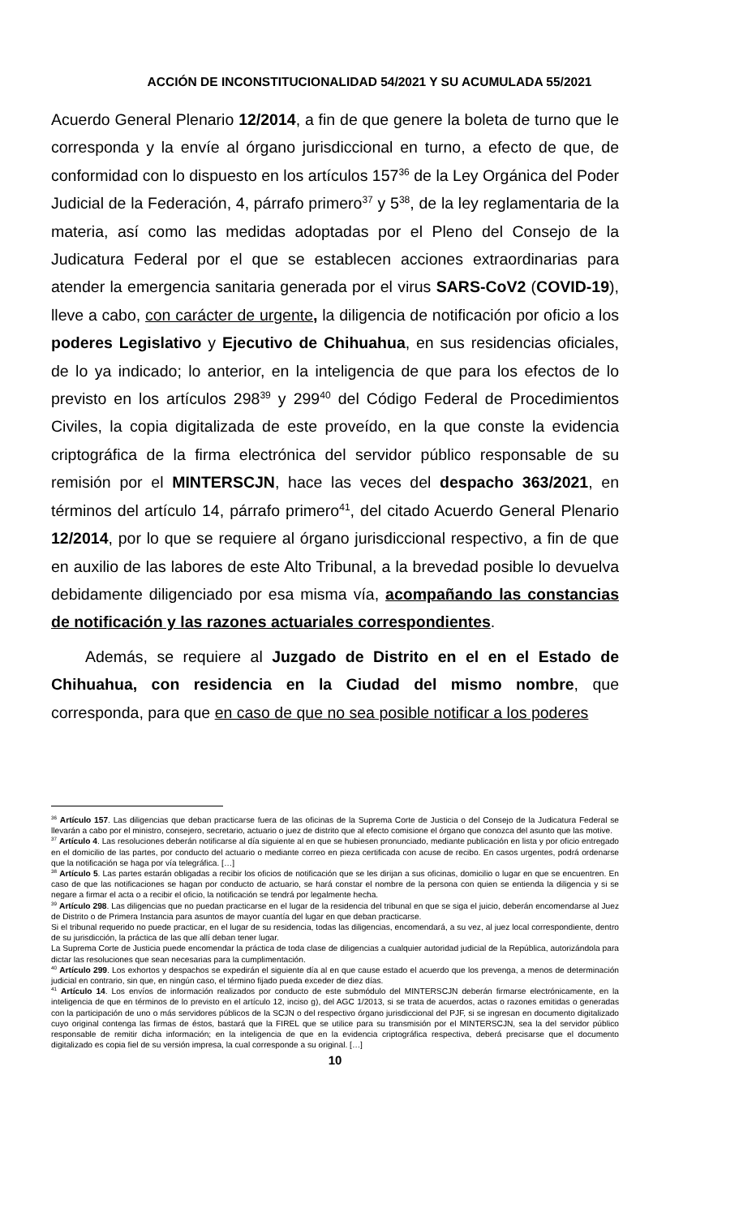ACCIÓN DE INCONSTITUCIONALIDAD 54/2021 Y SU ACUMULADA 55/2021
Acuerdo General Plenario 12/2014, a fin de que genere la boleta de turno que le corresponda y la envíe al órgano jurisdiccional en turno, a efecto de que, de conformidad con lo dispuesto en los artículos 157<sup>36</sup> de la Ley Orgánica del Poder Judicial de la Federación, 4, párrafo primero<sup>37</sup> y 5<sup>38</sup>, de la ley reglamentaria de la materia, así como las medidas adoptadas por el Pleno del Consejo de la Judicatura Federal por el que se establecen acciones extraordinarias para atender la emergencia sanitaria generada por el virus SARS-CoV2 (COVID-19), lleve a cabo, con carácter de urgente, la diligencia de notificación por oficio a los poderes Legislativo y Ejecutivo de Chihuahua, en sus residencias oficiales, de lo ya indicado; lo anterior, en la inteligencia de que para los efectos de lo previsto en los artículos 298<sup>39</sup> y 299<sup>40</sup> del Código Federal de Procedimientos Civiles, la copia digitalizada de este proveído, en la que conste la evidencia criptográfica de la firma electrónica del servidor público responsable de su remisión por el MINTERSCJN, hace las veces del despacho 363/2021, en términos del artículo 14, párrafo primero<sup>41</sup>, del citado Acuerdo General Plenario 12/2014, por lo que se requiere al órgano jurisdiccional respectivo, a fin de que en auxilio de las labores de este Alto Tribunal, a la brevedad posible lo devuelva debidamente diligenciado por esa misma vía, acompañando las constancias de notificación y las razones actuariales correspondientes.
Además, se requiere al Juzgado de Distrito en el en el Estado de Chihuahua, con residencia en la Ciudad del mismo nombre, que corresponda, para que en caso de que no sea posible notificar a los poderes
<sup>36</sup> Artículo 157. Las diligencias que deban practicarse fuera de las oficinas de la Suprema Corte de Justicia o del Consejo de la Judicatura Federal se llevarán a cabo por el ministro, consejero, secretario, actuario o juez de distrito que al efecto comisione el órgano que conozca del asunto que las motive.
<sup>37</sup> Artículo 4. Las resoluciones deberán notificarse al día siguiente al en que se hubiesen pronunciado, mediante publicación en lista y por oficio entregado en el domicilio de las partes, por conducto del actuario o mediante correo en pieza certificada con acuse de recibo. En casos urgentes, podrá ordenarse que la notificación se haga por vía telegráfica. […]
<sup>38</sup> Artículo 5. Las partes estarán obligadas a recibir los oficios de notificación que se les dirijan a sus oficinas, domicilio o lugar en que se encuentren. En caso de que las notificaciones se hagan por conducto de actuario, se hará constar el nombre de la persona con quien se entienda la diligencia y si se negare a firmar el acta o a recibir el oficio, la notificación se tendrá por legalmente hecha.
<sup>39</sup> Artículo 298. Las diligencias que no puedan practicarse en el lugar de la residencia del tribunal en que se siga el juicio, deberán encomendarse al Juez de Distrito o de Primera Instancia para asuntos de mayor cuantía del lugar en que deban practicarse.
Si el tribunal requerido no puede practicar, en el lugar de su residencia, todas las diligencias, encomendará, a su vez, al juez local correspondiente, dentro de su jurisdicción, la práctica de las que allí deban tener lugar.
La Suprema Corte de Justicia puede encomendar la práctica de toda clase de diligencias a cualquier autoridad judicial de la República, autorizándola para dictar las resoluciones que sean necesarias para la cumplimentación.
<sup>40</sup> Artículo 299. Los exhortos y despachos se expedirán el siguiente día al en que cause estado el acuerdo que los prevenga, a menos de determinación judicial en contrario, sin que, en ningún caso, el término fijado pueda exceder de diez días.
<sup>41</sup> Artículo 14. Los envíos de información realizados por conducto de este submódulo del MINTERSCJN deberán firmarse electrónicamente, en la inteligencia de que en términos de lo previsto en el artículo 12, inciso g), del AGC 1/2013, si se trata de acuerdos, actas o razones emitidas o generadas con la participación de uno o más servidores públicos de la SCJN o del respectivo órgano jurisdiccional del PJF, si se ingresan en documento digitalizado cuyo original contenga las firmas de éstos, bastará que la FIREL que se utilice para su transmisión por el MINTERSCJN, sea la del servidor público responsable de remitir dicha información; en la inteligencia de que en la evidencia criptográfica respectiva, deberá precisarse que el documento digitalizado es copia fiel de su versión impresa, la cual corresponde a su original. […]
10